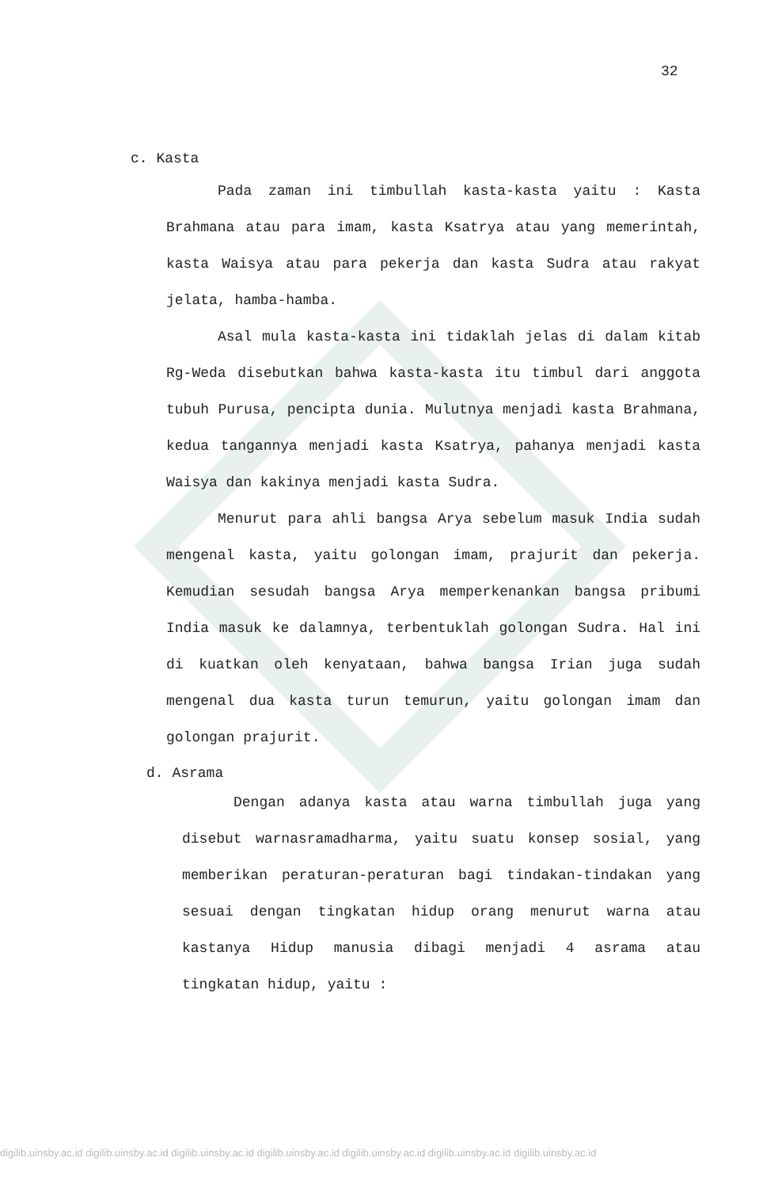32
c. Kasta
Pada zaman ini timbullah kasta-kasta yaitu : Kasta Brahmana atau para imam, kasta Ksatrya atau yang memerintah, kasta Waisya atau para pekerja dan kasta Sudra atau rakyat jelata, hamba-hamba.
Asal mula kasta-kasta ini tidaklah jelas di dalam kitab Rg-Weda disebutkan bahwa kasta-kasta itu timbul dari anggota tubuh Purusa, pencipta dunia. Mulutnya menjadi kasta Brahmana, kedua tangannya menjadi kasta Ksatrya, pahanya menjadi kasta Waisya dan kakinya menjadi kasta Sudra.
Menurut para ahli bangsa Arya sebelum masuk India sudah mengenal kasta, yaitu golongan imam, prajurit dan pekerja. Kemudian sesudah bangsa Arya memperkenankan bangsa pribumi India masuk ke dalamnya, terbentuklah golongan Sudra. Hal ini di kuatkan oleh kenyataan, bahwa bangsa Irian juga sudah mengenal dua kasta turun temurun, yaitu golongan imam dan golongan prajurit.
d. Asrama
Dengan adanya kasta atau warna timbullah juga yang disebut warnasramadharma, yaitu suatu konsep sosial, yang memberikan peraturan-peraturan bagi tindakan-tindakan yang sesuai dengan tingkatan hidup orang menurut warna atau kastanya Hidup manusia dibagi menjadi 4 asrama atau tingkatan hidup, yaitu :
digilib.uinsby.ac.id digilib.uinsby.ac.id digilib.uinsby.ac.id digilib.uinsby.ac.id digilib.uinsby.ac.id digilib.uinsby.ac.id digilib.uinsby.ac.id